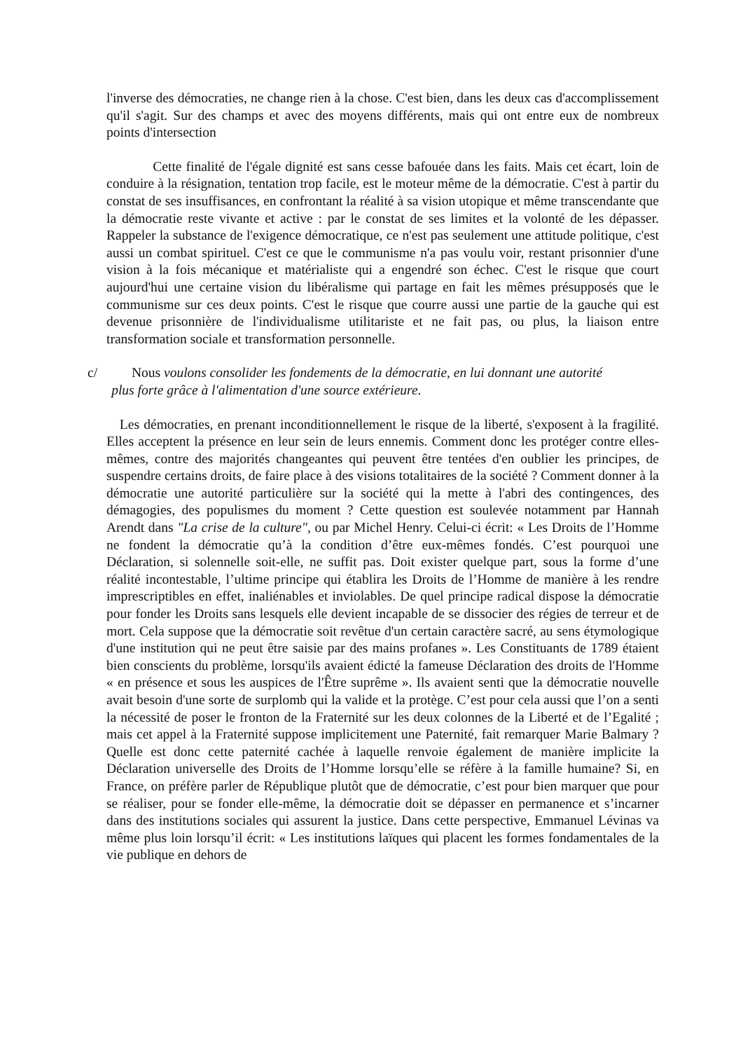l'inverse des démocraties, ne change rien à la chose. C'est bien, dans les deux cas d'accomplissement qu'il s'agit. Sur des champs et avec des moyens différents, mais qui ont entre eux de nombreux points d'intersection
Cette finalité de l'égale dignité est sans cesse bafouée dans les faits. Mais cet écart, loin de conduire à la résignation, tentation trop facile, est le moteur même de la démocratie. C'est à partir du constat de ses insuffisances, en confrontant la réalité à sa vision utopique et même transcendante que la démocratie reste vivante et active : par le constat de ses limites et la volonté de les dépasser. Rappeler la substance de l'exigence démocratique, ce n'est pas seulement une attitude politique, c'est aussi un combat spirituel. C'est ce que le communisme n'a pas voulu voir, restant prisonnier d'une vision à la fois mécanique et matérialiste qui a engendré son échec. C'est le risque que court aujourd'hui une certaine vision du libéralisme qui partage en fait les mêmes présupposés que le communisme sur ces deux points. C'est le risque que courre aussi une partie de la gauche qui est devenue prisonnière de l'individualisme utilitariste et ne fait pas, ou plus, la liaison entre transformation sociale et transformation personnelle.
c/ Nous voulons consolider les fondements de la démocratie, en lui donnant une autorité
plus forte grâce à l'alimentation d'une source extérieure.
Les démocraties, en prenant inconditionnellement le risque de la liberté, s'exposent à la fragilité. Elles acceptent la présence en leur sein de leurs ennemis. Comment donc les protéger contre elles-mêmes, contre des majorités changeantes qui peuvent être tentées d'en oublier les principes, de suspendre certains droits, de faire place à des visions totalitaires de la société ? Comment donner à la démocratie une autorité particulière sur la société qui la mette à l'abri des contingences, des démagogies, des populismes du moment ? Cette question est soulevée notamment par Hannah Arendt dans "La crise de la culture", ou par Michel Henry. Celui-ci écrit: « Les Droits de l’Homme ne fondent la démocratie qu’à la condition d’être eux-mêmes fondés. C’est pourquoi une Déclaration, si solennelle soit-elle, ne suffit pas. Doit exister quelque part, sous la forme d’une réalité incontestable, l’ultime principe qui établira les Droits de l’Homme de manière à les rendre imprescriptibles en effet, inaliénables et inviolables. De quel principe radical dispose la démocratie pour fonder les Droits sans lesquels elle devient incapable de se dissocier des régies de terreur et de mort. Cela suppose que la démocratie soit revêtue d'un certain caractère sacré, au sens étymologique d'une institution qui ne peut être saisie par des mains profanes ». Les Constituants de 1789 étaient bien conscients du problème, lorsqu'ils avaient édicté la fameuse Déclaration des droits de l'Homme « en présence et sous les auspices de l'Être suprême ». Ils avaient senti que la démocratie nouvelle avait besoin d'une sorte de surplomb qui la valide et la protège. C’est pour cela aussi que l’on a senti la nécessité de poser le fronton de la Fraternité sur les deux colonnes de la Liberté et de l’Egalité ; mais cet appel à la Fraternité suppose implicitement une Paternité, fait remarquer Marie Balmary ? Quelle est donc cette paternité cachée à laquelle renvoie également de manière implicite la Déclaration universelle des Droits de l’Homme lorsqu’elle se réfère à la famille humaine? Si, en France, on préfère parler de République plutôt que de démocratie, c’est pour bien marquer que pour se réaliser, pour se fonder elle-même, la démocratie doit se dépasser en permanence et s’incarner dans des institutions sociales qui assurent la justice. Dans cette perspective, Emmanuel Lévinas va même plus loin lorsqu’il écrit: « Les institutions laïques qui placent les formes fondamentales de la vie publique en dehors de